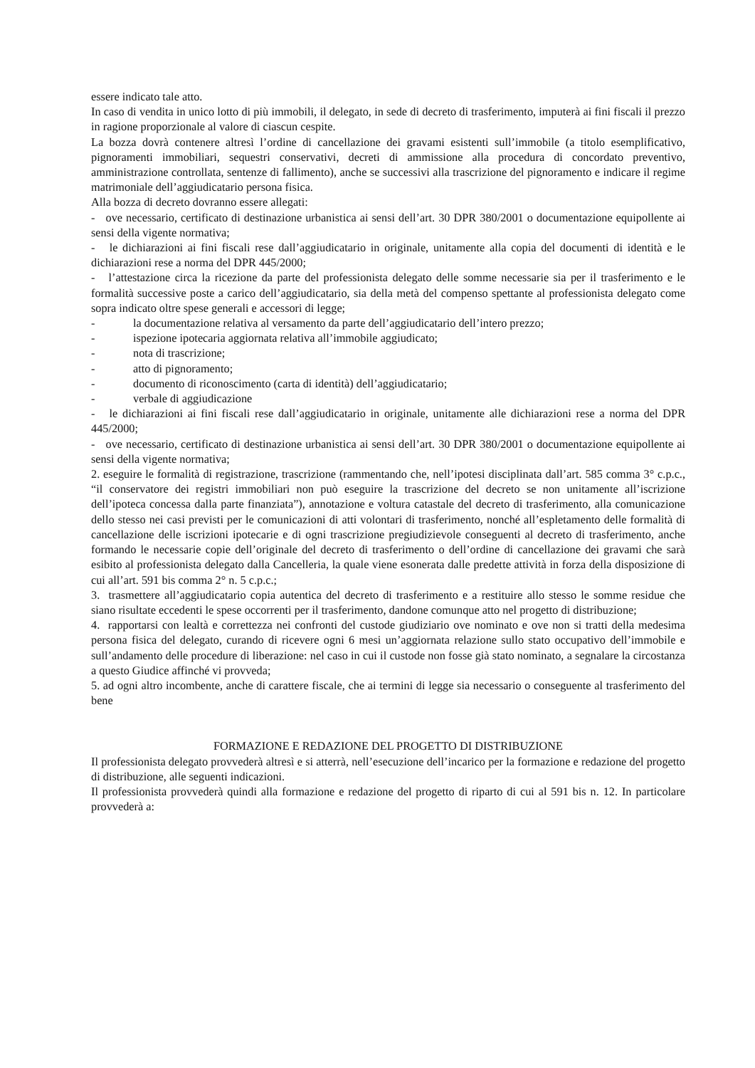essere indicato tale atto.
In caso di vendita in unico lotto di più immobili, il delegato, in sede di decreto di trasferimento, imputerà ai fini fiscali il prezzo in ragione proporzionale al valore di ciascun cespite.
La bozza dovrà contenere altresì l’ordine di cancellazione dei gravami esistenti sull’immobile (a titolo esemplificativo, pignoramenti immobiliari, sequestri conservativi, decreti di ammissione alla procedura di concordato preventivo, amministrazione controllata, sentenze di fallimento), anche se successivi alla trascrizione del pignoramento e indicare il regime matrimoniale dell’aggiudicatario persona fisica.
Alla bozza di decreto dovranno essere allegati:
- ove necessario, certificato di destinazione urbanistica ai sensi dell’art. 30 DPR 380/2001 o documentazione equipollente ai sensi della vigente normativa;
- le dichiarazioni ai fini fiscali rese dall’aggiudicatario in originale, unitamente alla copia del documenti di identità e le dichiarazioni rese a norma del DPR 445/2000;
- l’attestazione circa la ricezione da parte del professionista delegato delle somme necessarie sia per il trasferimento e le formalità successive poste a carico dell’aggiudicatario, sia della metà del compenso spettante al professionista delegato come sopra indicato oltre spese generali e accessori di legge;
- la documentazione relativa al versamento da parte dell’aggiudicatario dell’intero prezzo;
- ispezione ipotecaria aggiornata relativa all’immobile aggiudicato;
- nota di trascrizione;
- atto di pignoramento;
- documento di riconoscimento (carta di identità) dell’aggiudicatario;
- verbale di aggiudicazione
- le dichiarazioni ai fini fiscali rese dall’aggiudicatario in originale, unitamente alle dichiarazioni rese a norma del DPR 445/2000;
- ove necessario, certificato di destinazione urbanistica ai sensi dell’art. 30 DPR 380/2001 o documentazione equipollente ai sensi della vigente normativa;
2. eseguire le formalità di registrazione, trascrizione (rammentando che, nell’ipotesi disciplinata dall’art. 585 comma 3° c.p.c., “il conservatore dei registri immobiliari non può eseguire la trascrizione del decreto se non unitamente all’iscrizione dell’ipoteca concessa dalla parte finanziata”), annotazione e voltura catastale del decreto di trasferimento, alla comunicazione dello stesso nei casi previsti per le comunicazioni di atti volontari di trasferimento, nonché all’espletamento delle formalità di cancellazione delle iscrizioni ipotecarie e di ogni trascrizione pregiudizievole conseguenti al decreto di trasferimento, anche formando le necessarie copie dell’originale del decreto di trasferimento o dell’ordine di cancellazione dei gravami che sarà esibito al professionista delegato dalla Cancelleria, la quale viene esonerata dalle predette attività in forza della disposizione di cui all’art. 591 bis comma 2° n. 5 c.p.c.;
3. trasmettere all’aggiudicatario copia autentica del decreto di trasferimento e a restituire allo stesso le somme residue che siano risultate eccedenti le spese occorrenti per il trasferimento, dandone comunque atto nel progetto di distribuzione;
4. rapportarsi con lealtà e correttezza nei confronti del custode giudiziario ove nominato e ove non si tratti della medesima persona fisica del delegato, curando di ricevere ogni 6 mesi un’aggiornata relazione sullo stato occupativo dell’immobile e sull’andamento delle procedure di liberazione: nel caso in cui il custode non fosse già stato nominato, a segnalare la circostanza a questo Giudice affinché vi provveda;
5. ad ogni altro incombente, anche di carattere fiscale, che ai termini di legge sia necessario o conseguente al trasferimento del bene
FORMAZIONE E REDAZIONE DEL PROGETTO DI DISTRIBUZIONE
Il professionista delegato provvederà altresì e si atterrà, nell’esecuzione dell’incarico per la formazione e redazione del progetto di distribuzione, alle seguenti indicazioni.
Il professionista provvederà quindi alla formazione e redazione del progetto di riparto di cui al 591 bis n. 12. In particolare provvederà a: